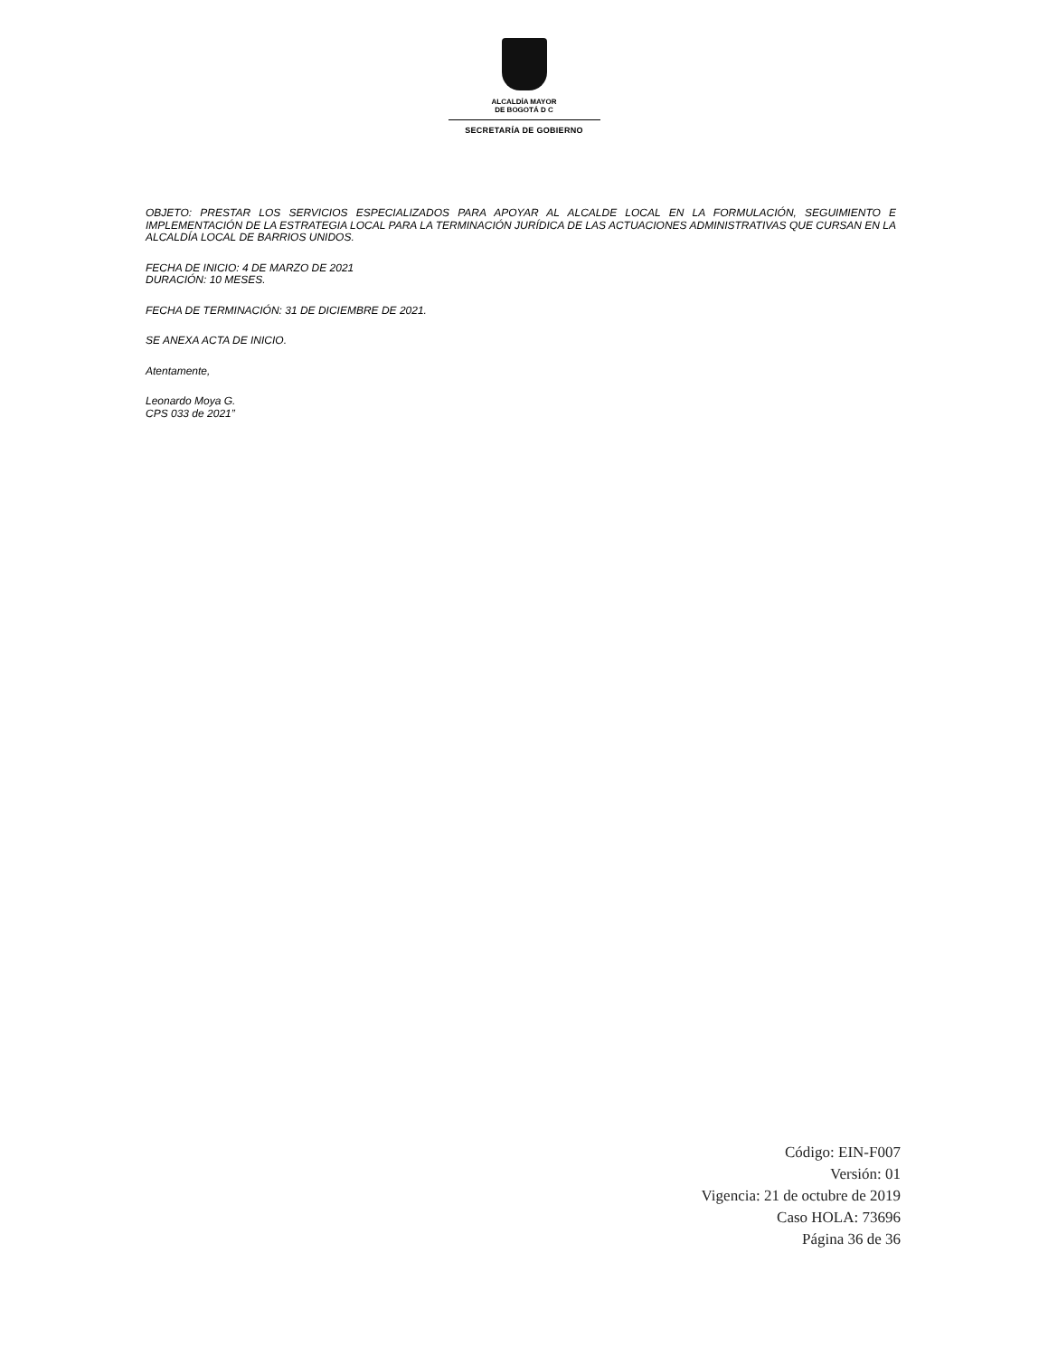ALCALDÍA MAYOR
DE BOGOTÁ D C
SECRETARÍA DE GOBIERNO
OBJETO: PRESTAR LOS SERVICIOS ESPECIALIZADOS PARA APOYAR AL ALCALDE LOCAL EN LA FORMULACIÓN, SEGUIMIENTO E IMPLEMENTACIÓN DE LA ESTRATEGIA LOCAL PARA LA TERMINACIÓN JURÍDICA DE LAS ACTUACIONES ADMINISTRATIVAS QUE CURSAN EN LA ALCALDÍA LOCAL DE BARRIOS UNIDOS.
FECHA DE INICIO: 4 DE MARZO DE 2021
DURACIÓN: 10 MESES.
FECHA DE TERMINACIÓN: 31 DE DICIEMBRE DE 2021.
SE ANEXA ACTA DE INICIO.
Atentamente,
Leonardo Moya G.
CPS 033 de 2021”
Código: EIN-F007
Versión: 01
Vigencia: 21 de octubre de 2019
Caso HOLA: 73696
Página 36 de 36